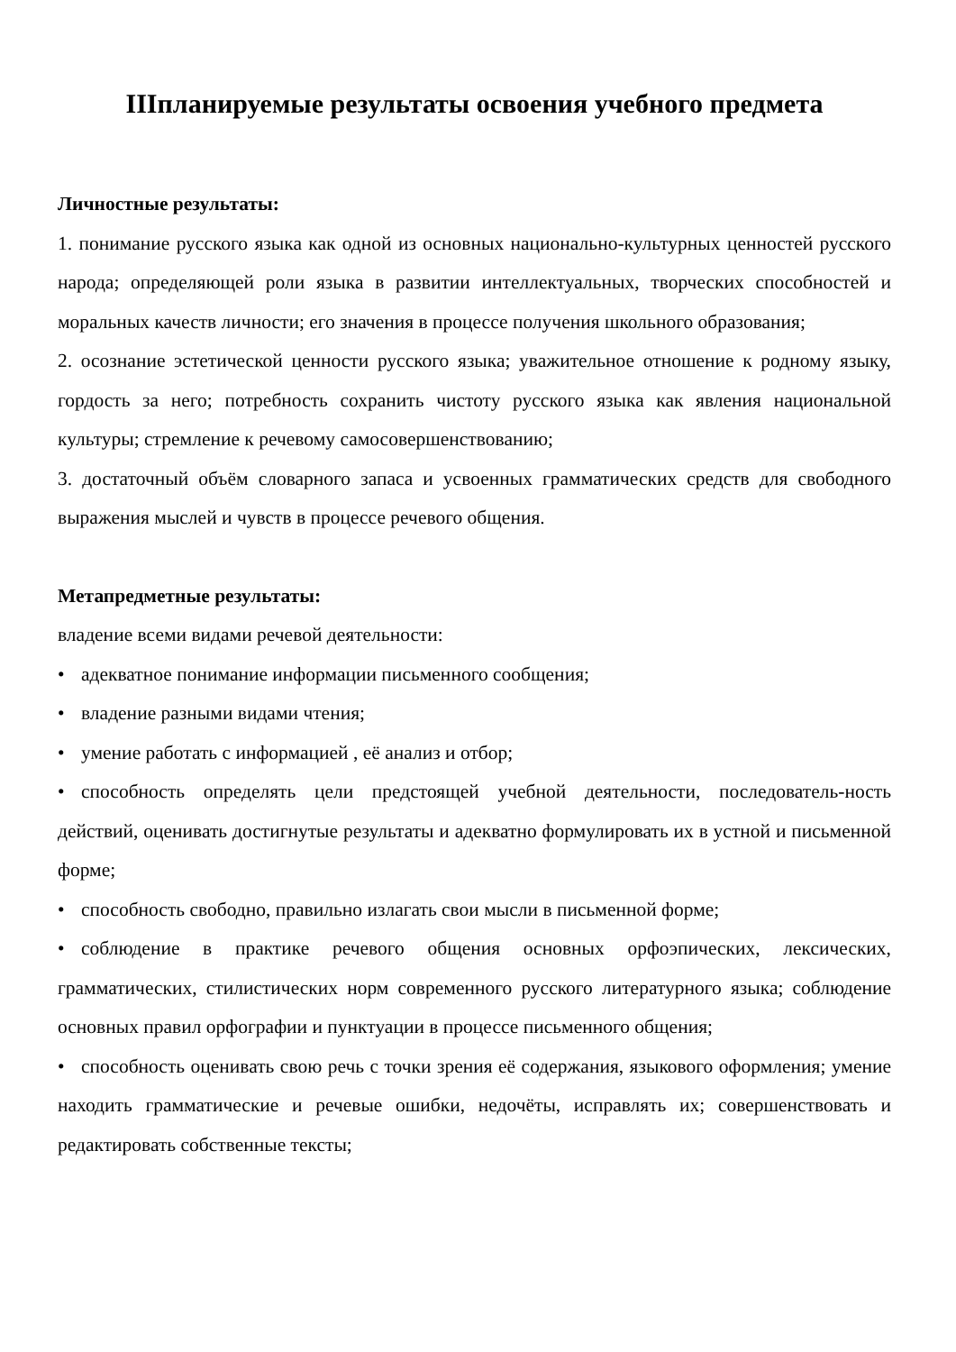IIIпланируемые результаты освоения учебного предмета
Личностные результаты:
1. понимание русского языка как одной из основных национально-культурных ценностей русского народа; определяющей роли языка в развитии интеллектуальных, творческих способностей и моральных качеств личности; его значения в процессе получения школьного образования;
2. осознание эстетической ценности русского языка; уважительное отношение к родному языку, гордость за него; потребность сохранить чистоту русского языка как явления национальной культуры; стремление к речевому самосовершенствованию;
3. достаточный объём словарного запаса и усвоенных грамматических средств для свободного выражения мыслей и чувств в процессе речевого общения.
Метапредметные результаты:
владение всеми видами речевой деятельности:
• адекватное понимание информации письменного сообщения;
• владение разными видами чтения;
• умение работать с информацией , её анализ и отбор;
• способность определять цели предстоящей учебной деятельности, последователь-ность действий, оценивать достигнутые результаты и адекватно формулировать их в устной и письменной форме;
• способность свободно, правильно излагать свои мысли в письменной форме;
• соблюдение в практике речевого общения основных орфоэпических, лексических, грамматических, стилистических норм современного русского литературного языка; соблюдение основных правил орфографии и пунктуации в процессе письменного общения;
• способность оценивать свою речь с точки зрения её содержания, языкового оформления; умение находить грамматические и речевые ошибки, недочёты, исправлять их; совершенствовать и редактировать собственные тексты;